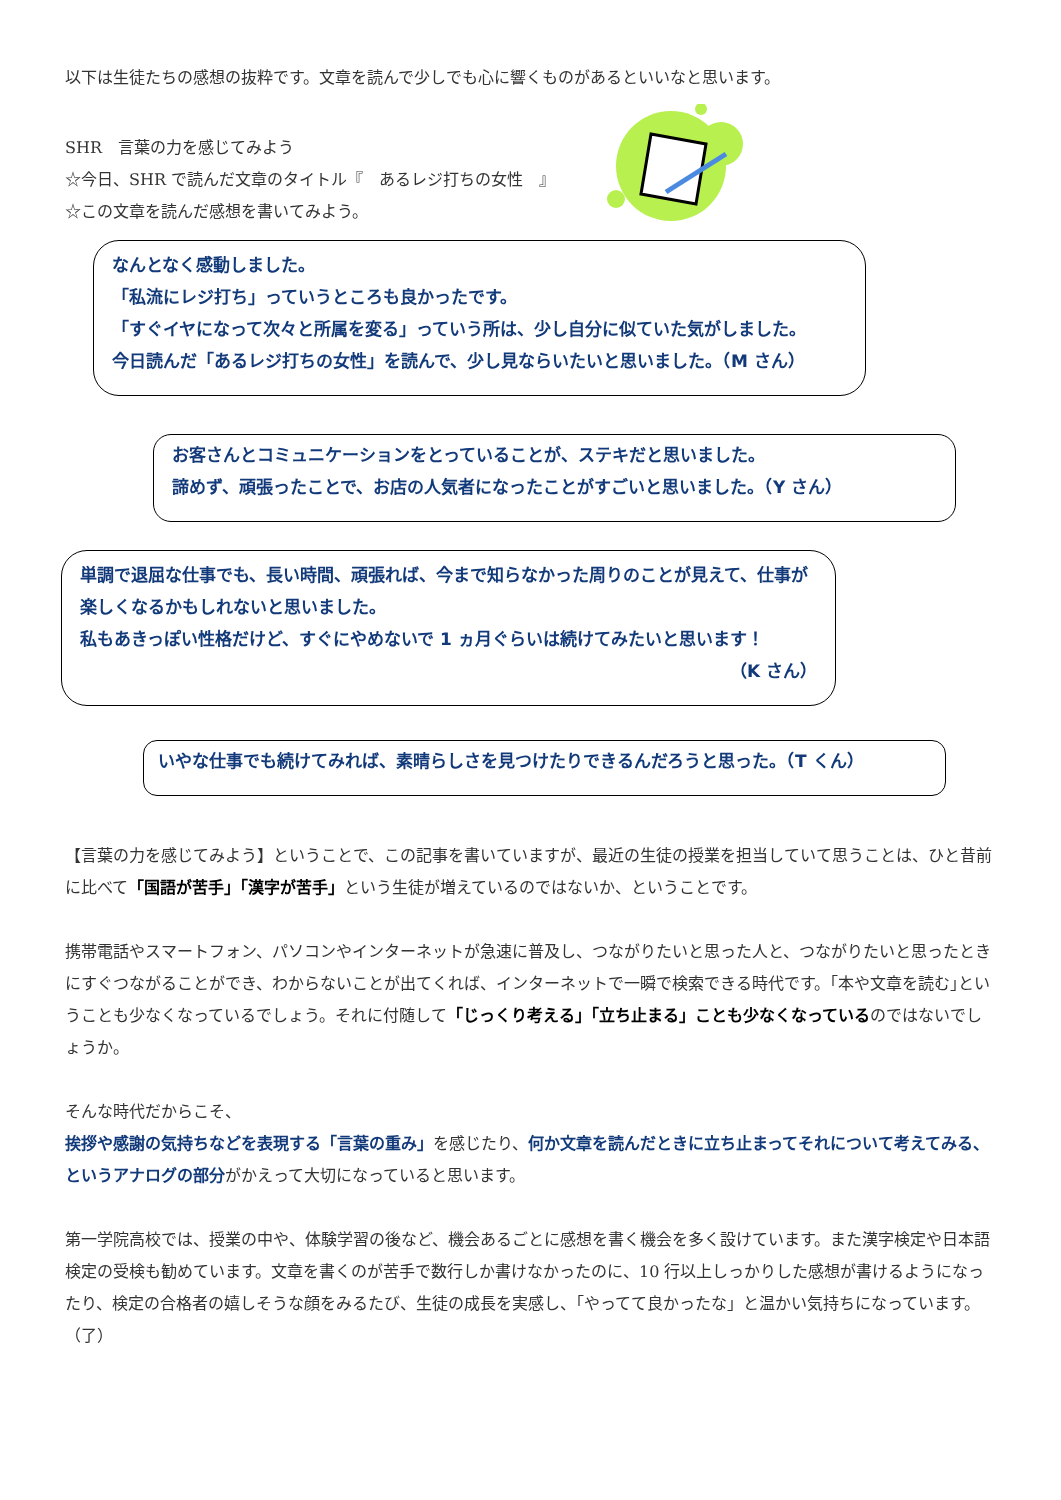以下は生徒たちの感想の抜粋です。文章を読んで少しでも心に響くものがあるといいなと思います。
SHR　言葉の力を感じてみよう
☆今日、SHR で読んだ文章のタイトル『　あるレジ打ちの女性　』
☆この文章を読んだ感想を書いてみよう。
なんとなく感動しました。
「私流にレジ打ち」っていうところも良かったです。
「すぐイヤになって次々と所属を変る」っていう所は、少し自分に似ていた気がしました。
今日読んだ「あるレジ打ちの女性」を読んで、少し見ならいたいと思いました。（M さん）
お客さんとコミュニケーションをとっていることが、ステキだと思いました。
諦めず、頑張ったことで、お店の人気者になったことがすごいと思いました。（Y さん）
単調で退屈な仕事でも、長い時間、頑張れば、今まで知らなかった周りのことが見えて、仕事が楽しくなるかもしれないと思いました。
私もあきっぽい性格だけど、すぐにやめないで 1 ヵ月ぐらいは続けてみたいと思います！
（K さん）
いやな仕事でも続けてみれば、素晴らしさを見つけたりできるんだろうと思った。（T くん）
【言葉の力を感じてみよう】ということで、この記事を書いていますが、最近の生徒の授業を担当していて思うことは、ひと昔前に比べて「国語が苦手」「漢字が苦手」という生徒が増えているのではないか、ということです。
携帯電話やスマートフォン、パソコンやインターネットが急速に普及し、つながりたいと思った人と、つながりたいと思ったときにすぐつながることができ、わからないことが出てくれば、インターネットで一瞬で検索できる時代です。｢本や文章を読む｣ということも少なくなっているでしょう。それに付随して「じっくり考える」「立ち止まる」ことも少なくなっているのではないでしょうか。
そんな時代だからこそ、
挨拶や感謝の気持ちなどを表現する「言葉の重み」を感じたり、何か文章を読んだときに立ち止まってそれについて考えてみる、というアナログの部分がかえって大切になっていると思います。
第一学院高校では、授業の中や、体験学習の後など、機会あるごとに感想を書く機会を多く設けています。また漢字検定や日本語検定の受検も勧めています。文章を書くのが苦手で数行しか書けなかったのに、10 行以上しっかりした感想が書けるようになったり、検定の合格者の嬉しそうな顔をみるたび、生徒の成長を実感し、「やってて良かったな」と温かい気持ちになっています。（了）